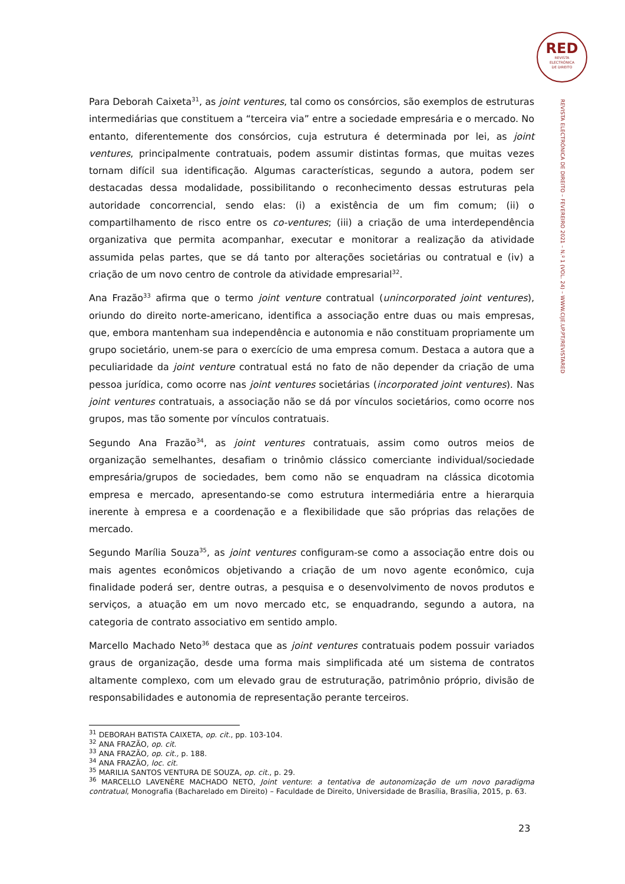RED
REVISTA
ELECTRÓNICA
DE DIREITO
Para Deborah Caixeta<sup>31</sup>, as joint ventures, tal como os consórcios, são exemplos de estruturas intermediárias que constituem a “terceira via” entre a sociedade empresária e o mercado. No entanto, diferentemente dos consórcios, cuja estrutura é determinada por lei, as joint ventures, principalmente contratuais, podem assumir distintas formas, que muitas vezes tornam difícil sua identificação. Algumas características, segundo a autora, podem ser destacadas dessa modalidade, possibilitando o reconhecimento dessas estruturas pela autoridade concorrencial, sendo elas: (i) a existência de um fim comum; (ii) o compartilhamento de risco entre os co-ventures; (iii) a criação de uma interdependência organizativa que permita acompanhar, executar e monitorar a realização da atividade assumida pelas partes, que se dá tanto por alterações societárias ou contratual e (iv) a criação de um novo centro de controle da atividade empresarial<sup>32</sup>.
Ana Frazão<sup>33</sup> afirma que o termo joint venture contratual (unincorporated joint ventures), oriundo do direito norte-americano, identifica a associação entre duas ou mais empresas, que, embora mantenham sua independência e autonomia e não constituam propriamente um grupo societário, unem-se para o exercício de uma empresa comum. Destaca a autora que a peculiaridade da joint venture contratual está no fato de não depender da criação de uma pessoa jurídica, como ocorre nas joint ventures societárias (incorporated joint ventures). Nas joint ventures contratuais, a associação não se dá por vínculos societários, como ocorre nos grupos, mas tão somente por vínculos contratuais.
Segundo Ana Frazão<sup>34</sup>, as joint ventures contratuais, assim como outros meios de organização semelhantes, desafiam o trinômio clássico comerciante individual/sociedade empresária/grupos de sociedades, bem como não se enquadram na clássica dicotomia empresa e mercado, apresentando-se como estrutura intermediária entre a hierarquia inerente à empresa e a coordenação e a flexibilidade que são próprias das relações de mercado.
Segundo Marília Souza<sup>35</sup>, as joint ventures configuram-se como a associação entre dois ou mais agentes econômicos objetivando a criação de um novo agente econômico, cuja finalidade poderá ser, dentre outras, a pesquisa e o desenvolvimento de novos produtos e serviços, a atuação em um novo mercado etc, se enquadrando, segundo a autora, na categoria de contrato associativo em sentido amplo.
Marcello Machado Neto<sup>36</sup> destaca que as joint ventures contratuais podem possuir variados graus de organização, desde uma forma mais simplificada até um sistema de contratos altamente complexo, com um elevado grau de estruturação, patrimônio próprio, divisão de responsabilidades e autonomia de representação perante terceiros.
REVISTA ELECTRÓNICA DE DIREITO – FEVEREIRO 2021 – N.º 1 (VOL. 24) – WWW.CIJE.UP.PT/REVISTARED
<sup>31</sup> DEBORAH BATISTA CAIXETA, op. cit., pp. 103-104.
<sup>32</sup> ANA FRAZÃO, op. cit.
<sup>33</sup> ANA FRAZÃO, op. cit., p. 188.
<sup>34</sup> ANA FRAZÃO, loc. cit.
<sup>35</sup> MARILIA SANTOS VENTURA DE SOUZA, op. cit., p. 29.
<sup>36</sup> MARCELLO LAVENÈRE MACHADO NETO, Joint venture: a tentativa de autonomização de um novo paradigma contratual, Monografia (Bacharelado em Direito) – Faculdade de Direito, Universidade de Brasília, Brasília, 2015, p. 63.
23